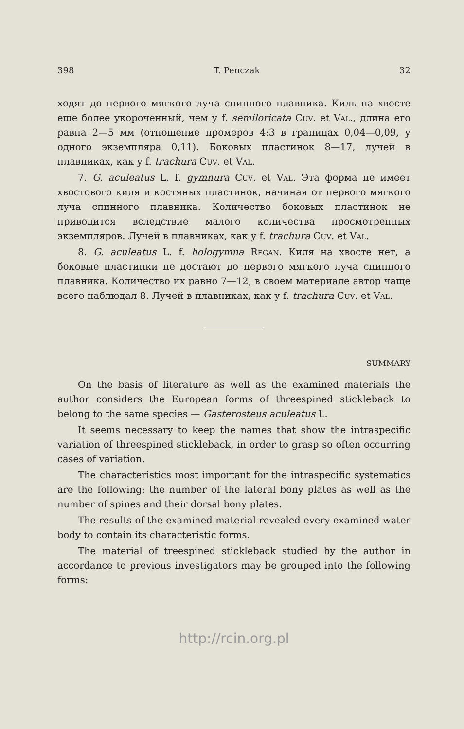398 T. Penczak 32
ходят до первого мягкого луча спинного плавника. Киль на хвосте еще более укороченный, чем у f. semiloricata Cuv. et Val., длина его равна 2—5 мм (отношение промеров 4:3 в границах 0,04—0,09, у одного экземпляра 0,11). Боковых пластинок 8—17, лучей в плавниках, как у f. trachura Cuv. et Val.
7. G. aculeatus L. f. gymnura Cuv. et Val. Эта форма не имеет хвостового киля и костяных пластинок, начиная от первого мягкого луча спинного плавника. Количество боковых пластинок не приводится вследствие малого количества просмотренных экземпляров. Лучей в плавниках, как у f. trachura Cuv. et Val.
8. G. aculeatus L. f. hologymna Regan. Киля на хвосте нет, а боковые пластинки не достают до первого мягкого луча спинного плавника. Количество их равно 7—12, в своем материале автор чаще всего наблюдал 8. Лучей в плавниках, как у f. trachura Cuv. et Val.
SUMMARY
On the basis of literature as well as the examined materials the author considers the European forms of threespined stickleback to belong to the same species — Gasterosteus aculeatus L.
It seems necessary to keep the names that show the intraspecific variation of threespined stickleback, in order to grasp so often occurring cases of variation.
The characteristics most important for the intraspecific systematics are the following: the number of the lateral bony plates as well as the number of spines and their dorsal bony plates.
The results of the examined material revealed every examined water body to contain its characteristic forms.
The material of treespined stickleback studied by the author in accordance to previous investigators may be grouped into the following forms:
http://rcin.org.pl